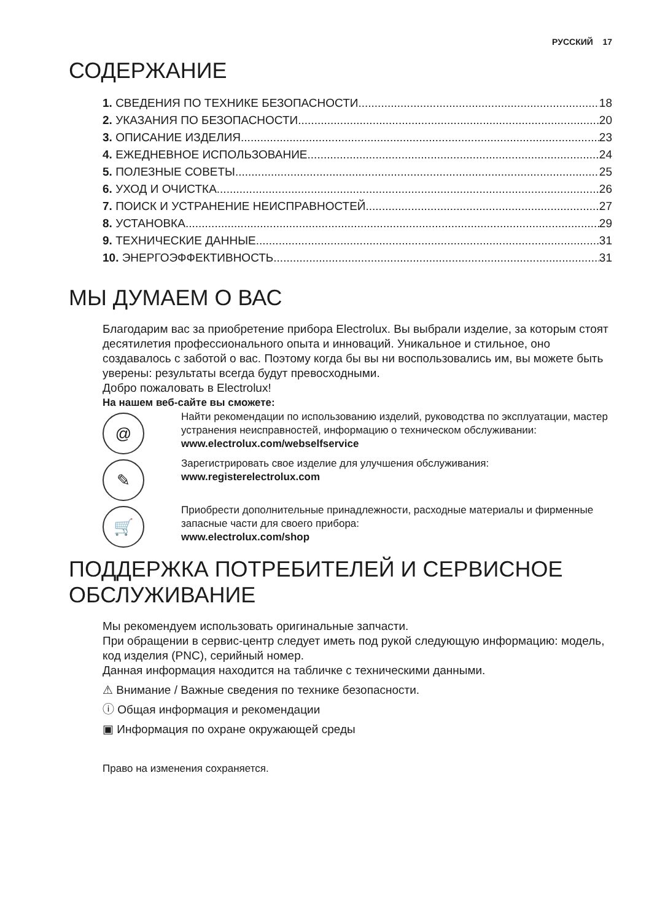РУССКИЙ 17
СОДЕРЖАНИЕ
1. СВЕДЕНИЯ ПО ТЕХНИКЕ БЕЗОПАСНОСТИ 18
2. УКАЗАНИЯ ПО БЕЗОПАСНОСТИ 20
3. ОПИСАНИЕ ИЗДЕЛИЯ 23
4. ЕЖЕДНЕВНОЕ ИСПОЛЬЗОВАНИЕ 24
5. ПОЛЕЗНЫЕ СОВЕТЫ 25
6. УХОД И ОЧИСТКА 26
7. ПОИСК И УСТРАНЕНИЕ НЕИСПРАВНОСТЕЙ 27
8. УСТАНОВКА 29
9. ТЕХНИЧЕСКИЕ ДАННЫЕ 31
10. ЭНЕРГОЭФФЕКТИВНОСТЬ 31
МЫ ДУМАЕМ О ВАС
Благодарим вас за приобретение прибора Electrolux. Вы выбрали изделие, за которым стоят десятилетия профессионального опыта и инноваций. Уникальное и стильное, оно создавалось с заботой о вас. Поэтому когда бы вы ни воспользовались им, вы можете быть уверены: результаты всегда будут превосходными.
Добро пожаловать в Electrolux!
На нашем веб-сайте вы сможете:
@
Найти рекомендации по использованию изделий, руководства по эксплуатации, мастер устранения неисправностей, информацию о техническом обслуживании:
www.electrolux.com/webselfservice
✎
Зарегистрировать свое изделие для улучшения обслуживания:
www.registerelectrolux.com
🛒
Приобрести дополнительные принадлежности, расходные материалы и фирменные запасные части для своего прибора:
www.electrolux.com/shop
ПОДДЕРЖКА ПОТРЕБИТЕЛЕЙ И СЕРВИСНОЕ ОБСЛУЖИВАНИЕ
Мы рекомендуем использовать оригинальные запчасти.
При обращении в сервис-центр следует иметь под рукой следующую информацию: модель, код изделия (PNC), серийный номер.
Данная информация находится на табличке с техническими данными.
⚠ Внимание / Важные сведения по технике безопасности.
ⓘ Общая информация и рекомендации
▣ Информация по охране окружающей среды
Право на изменения сохраняется.